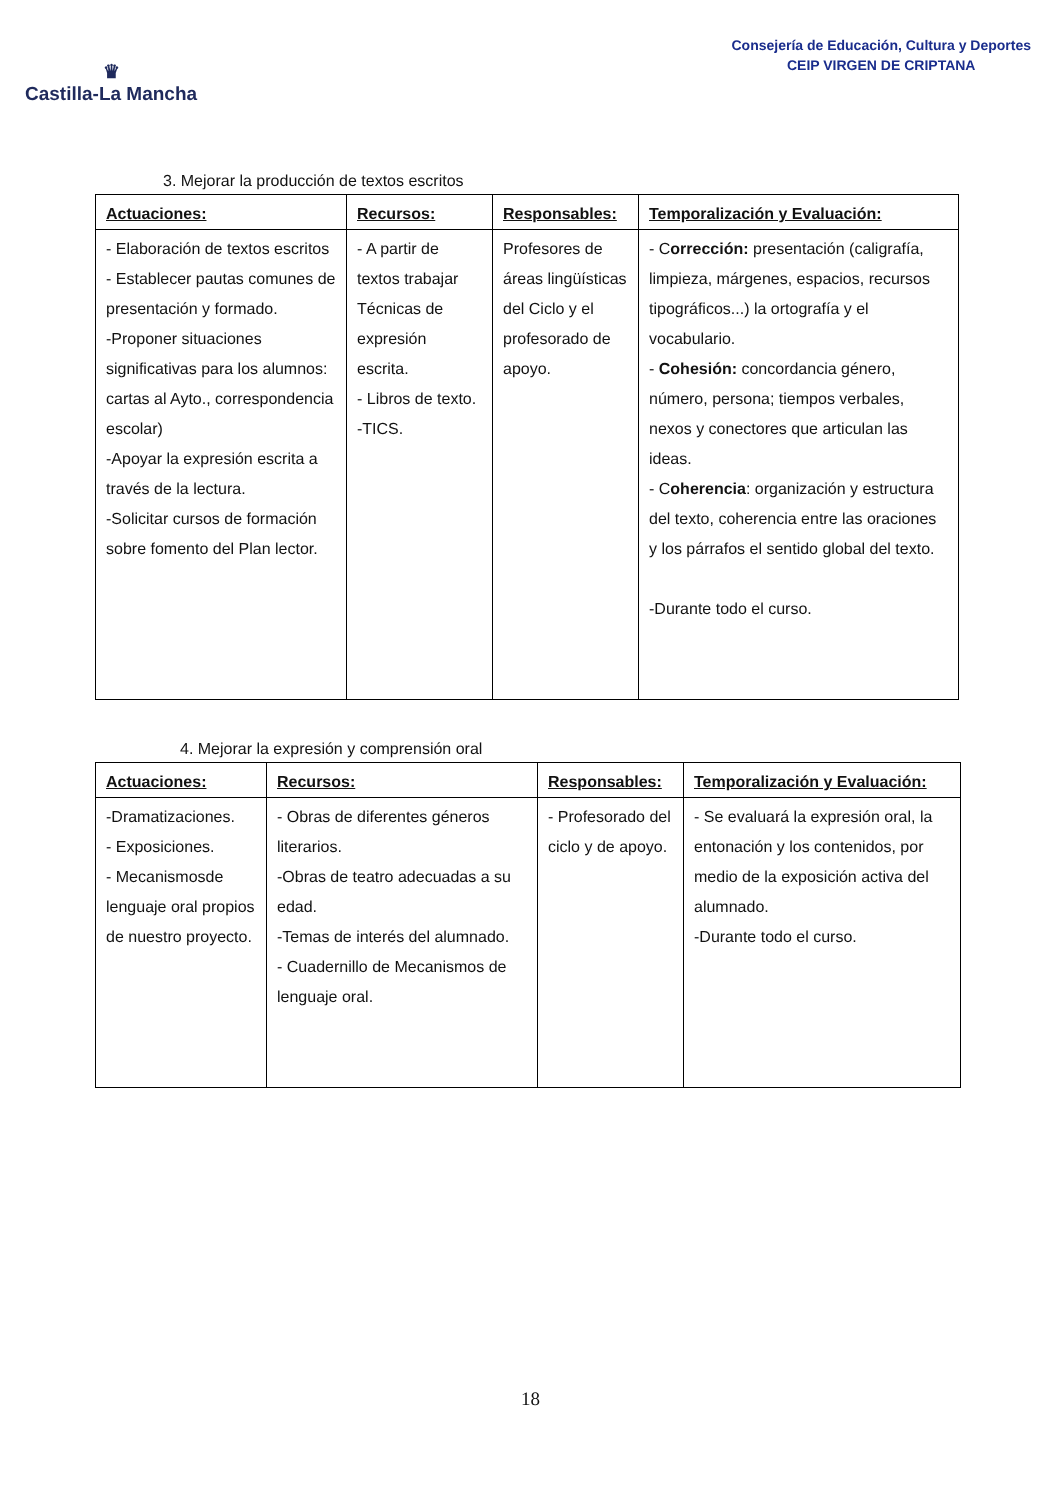♛
Castilla-La Mancha
Consejería de Educación, Cultura y Deportes
CEIP VIRGEN DE CRIPTANA
3. Mejorar la producción de textos escritos
| Actuaciones: | Recursos: | Responsables: | Temporalización y Evaluación: |
| --- | --- | --- | --- |
| - Elaboración de textos escritos - Establecer pautas comunes de presentación y formado. -Proponer situaciones significativas para los alumnos: cartas al Ayto., correspondencia escolar) -Apoyar la expresión escrita a través de la lectura. -Solicitar cursos de formación sobre fomento del Plan lector. | - A partir de textos trabajar Técnicas de expresión escrita. - Libros de texto. -TICS. | Profesores de áreas lingüísticas del Ciclo y el profesorado de apoyo. | - C orrección: presentación (caligrafía, limpieza, márgenes, espacios, recursos tipográficos...) la ortografía y el vocabulario. - Cohesión: concordancia género, número, persona; tiempos verbales, nexos y conectores que articulan las ideas. - C oherencia : organización y estructura del texto, coherencia entre las oraciones y los párrafos el sentido global del texto. -Durante todo el curso. |
4. Mejorar la expresión y comprensión oral
| Actuaciones: | Recursos: | Responsables: | Temporalización y Evaluación: |
| --- | --- | --- | --- |
| -Dramatizaciones. - Exposiciones. - Mecanismosde lenguaje oral propios de nuestro proyecto. | - Obras de diferentes géneros literarios. -Obras de teatro adecuadas a su edad. -Temas de interés del alumnado. - Cuadernillo de Mecanismos de lenguaje oral. | - Profesorado del ciclo y de apoyo. | - Se evaluará la expresión oral, la entonación y los contenidos, por medio de la exposición activa del alumnado. -Durante todo el curso. |
18